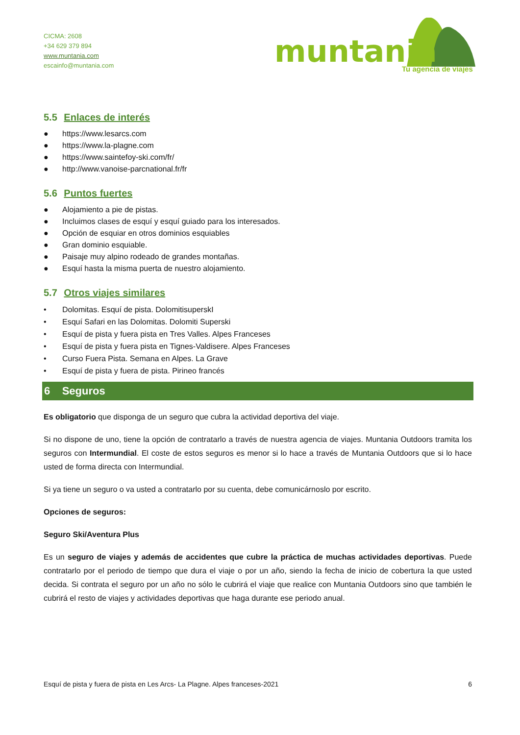CICMA: 2608
+34 629 379 894
www.muntania.com
escainfo@muntania.com
muntania
Tu agencia de viajes
5.5 Enlaces de interés
● https://www.lesarcs.com
● https://www.la-plagne.com
● https://www.saintefoy-ski.com/fr/
● http://www.vanoise-parcnational.fr/fr
5.6 Puntos fuertes
● Alojamiento a pie de pistas.
● Incluimos clases de esquí y esquí guiado para los interesados.
● Opción de esquiar en otros dominios esquiables
● Gran dominio esquiable.
● Paisaje muy alpino rodeado de grandes montañas.
● Esquí hasta la misma puerta de nuestro alojamiento.
5.7 Otros viajes similares
• Dolomitas. Esquí de pista. DolomitisuperskI
• Esquí Safari en las Dolomitas. Dolomiti Superski
• Esquí de pista y fuera pista en Tres Valles. Alpes Franceses
• Esquí de pista y fuera pista en Tignes-Valdisere. Alpes Franceses
• Curso Fuera Pista. Semana en Alpes. La Grave
• Esquí de pista y fuera de pista. Pirineo francés
6 Seguros
Es obligatorio que disponga de un seguro que cubra la actividad deportiva del viaje.
Si no dispone de uno, tiene la opción de contratarlo a través de nuestra agencia de viajes. Muntania Outdoors tramita los seguros con Intermundial. El coste de estos seguros es menor si lo hace a través de Muntania Outdoors que si lo hace usted de forma directa con Intermundial.
Si ya tiene un seguro o va usted a contratarlo por su cuenta, debe comunicárnoslo por escrito.
Opciones de seguros:
Seguro Ski/Aventura Plus
Es un seguro de viajes y además de accidentes que cubre la práctica de muchas actividades deportivas. Puede contratarlo por el periodo de tiempo que dura el viaje o por un año, siendo la fecha de inicio de cobertura la que usted decida. Si contrata el seguro por un año no sólo le cubrirá el viaje que realice con Muntania Outdoors sino que también le cubrirá el resto de viajes y actividades deportivas que haga durante ese periodo anual.
Esquí de pista y fuera de pista en Les Arcs- La Plagne. Alpes franceses-2021 6